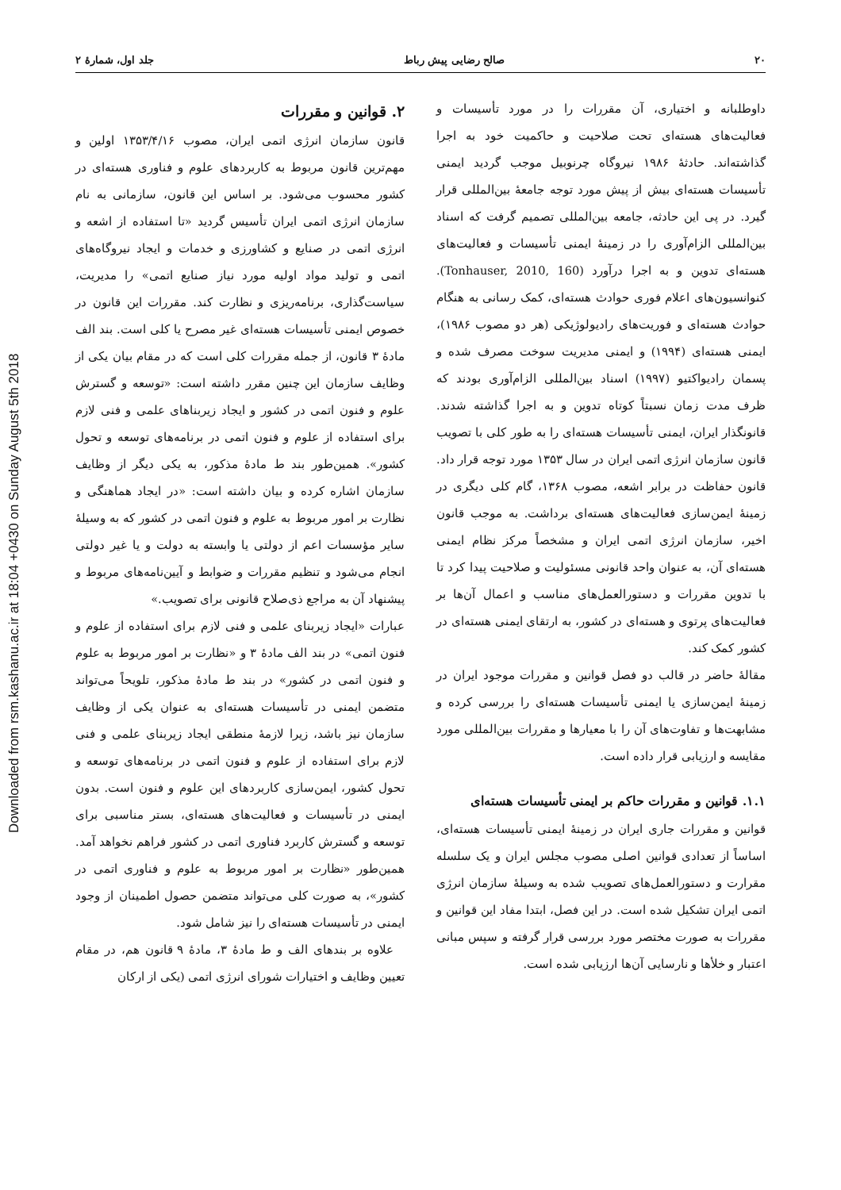۲۰ صالح رضایی پیش رباط جلد اول، شمارهٔ ۲
داوطلبانه و اختیاری، آن مقررات را در مورد تأسیسات و فعالیت‌های هسته‌ای تحت صلاحیت و حاکمیت خود به اجرا گذاشته‌اند. حادثهٔ ۱۹۸۶ نیروگاه چرنوبیل موجب گردید ایمنی تأسیسات هسته‌ای بیش از پیش مورد توجه جامعهٔ بین‌المللی قرار گیرد. در پی این حادثه، جامعه بین‌المللی تصمیم گرفت که اسناد بین‌المللی الزام‌آوری را در زمینهٔ ایمنی تأسیسات و فعالیت‌های هسته‌ای تدوین و به اجرا درآورد (Tonhauser, 2010, 160). کنوانسیون‌های اعلام فوری حوادث هسته‌ای، کمک رسانی به هنگام حوادث هسته‌ای و فوریت‌های رادیولوژیکی (هر دو مصوب ۱۹۸۶)، ایمنی هسته‌ای (۱۹۹۴) و ایمنی مدیریت سوخت مصرف شده و پسمان رادیواکتیو (۱۹۹۷) اسناد بین‌المللی الزام‌آوری بودند که ظرف مدت زمان نسبتاً کوتاه تدوین و به اجرا گذاشته شدند. قانونگذار ایران، ایمنی تأسیسات هسته‌ای را به طور کلی با تصویب قانون سازمان انرژی اتمی ایران در سال ۱۳۵۳ مورد توجه قرار داد. قانون حفاظت در برابر اشعه، مصوب ۱۳۶۸، گام کلی دیگری در زمینهٔ ایمن‌سازی فعالیت‌های هسته‌ای برداشت. به موجب قانون اخیر، سازمان انرژی اتمی ایران و مشخصاً مرکز نظام ایمنی هسته‌ای آن، به عنوان واحد قانونی مسئولیت و صلاحیت پیدا کرد تا با تدوین مقررات و دستورالعمل‌های مناسب و اعمال آن‌ها بر فعالیت‌های پرتوی و هسته‌ای در کشور، به ارتقای ایمنی هسته‌ای در کشور کمک کند.
مقالهٔ حاضر در قالب دو فصل قوانین و مقررات موجود ایران در زمینهٔ ایمن‌سازی یا ایمنی تأسیسات هسته‌ای را بررسی کرده و مشابهت‌ها و تفاوت‌های آن را با معیارها و مقررات بین‌المللی مورد مقایسه و ارزیابی قرار داده است.
۱.۱. قوانین و مقررات حاکم بر ایمنی تأسیسات هسته‌ای
قوانین و مقررات جاری ایران در زمینهٔ ایمنی تأسیسات هسته‌ای، اساساً از تعدادی قوانین اصلی مصوب مجلس ایران و یک سلسله مقرارت و دستورالعمل‌های تصویب شده به وسیلهٔ سازمان انرژی اتمی ایران تشکیل شده است. در این فصل، ابتدا مفاد این قوانین و مقررات به صورت مختصر مورد بررسی قرار گرفته و سپس مبانی اعتبار و خلأها و نارسایی آن‌ها ارزیابی شده است.
۲. قوانین و مقررات
قانون سازمان انرژی اتمی ایران، مصوب ۱۳۵۳/۴/۱۶ اولین و مهم‌ترین قانون مربوط به کاربردهای علوم و فناوری هسته‌ای در کشور محسوب می‌شود. بر اساس این قانون، سازمانی به نام سازمان انرژی اتمی ایران تأسیس گردید «تا استفاده از اشعه و انرژی اتمی در صنایع و کشاورزی و خدمات و ایجاد نیروگاه‌های اتمی و تولید مواد اولیه مورد نیاز صنایع اتمی» را مدیریت، سیاست‌گذاری، برنامه‌ریزی و نظارت کند. مقررات این قانون در خصوص ایمنی تأسیسات هسته‌ای غیر مصرح یا کلی است. بند الف مادهٔ ۳ قانون، از جمله مقررات کلی است که در مقام بیان یکی از وظایف سازمان این چنین مقرر داشته است: «توسعه و گسترش علوم و فنون اتمی در کشور و ایجاد زیربناهای علمی و فنی لازم برای استفاده از علوم و فنون اتمی در برنامه‌های توسعه و تحول کشور». همین‌طور بند ط مادهٔ مذکور، به یکی دیگر از وظایف سازمان اشاره کرده و بیان داشته است: «در ایجاد هماهنگی و نظارت بر امور مربوط به علوم و فنون اتمی در کشور که به وسیلهٔ سایر مؤسسات اعم از دولتی یا وابسته به دولت و یا غیر دولتی انجام می‌شود و تنظیم مقررات و ضوابط و آیین‌نامه‌های مربوط و پیشنهاد آن به مراجع ذی‌صلاح قانونی برای تصویب.»
عبارات «ایجاد زیربنای علمی و فنی لازم برای استفاده از علوم و فنون اتمی» در بند الف مادهٔ ۳ و «نظارت بر امور مربوط به علوم و فنون اتمی در کشور» در بند ط مادهٔ مذکور، تلویحاً می‌تواند متضمن ایمنی در تأسیسات هسته‌ای به عنوان یکی از وظایف سازمان نیز باشد، زیرا لازمهٔ منطقی ایجاد زیربنای علمی و فنی لازم برای استفاده از علوم و فنون اتمی در برنامه‌های توسعه و تحول کشور، ایمن‌سازی کاربردهای این علوم و فنون است. بدون ایمنی در تأسیسات و فعالیت‌های هسته‌ای، بستر مناسبی برای توسعه و گسترش کاربرد فناوری اتمی در کشور فراهم نخواهد آمد. همین‌طور «نظارت بر امور مربوط به علوم و فناوری اتمی در کشور»، به صورت کلی می‌تواند متضمن حصول اطمینان از وجود ایمنی در تأسیسات هسته‌ای را نیز شامل شود.
علاوه بر بندهای الف و ط مادهٔ ۳، مادهٔ ۹ قانون هم، در مقام تعیین وظایف و اختیارات شورای انرژی اتمی (یکی از ارکان
Downloaded from rsm.kashanu.ac.ir at 18:04 +0430 on Sunday August 5th 2018